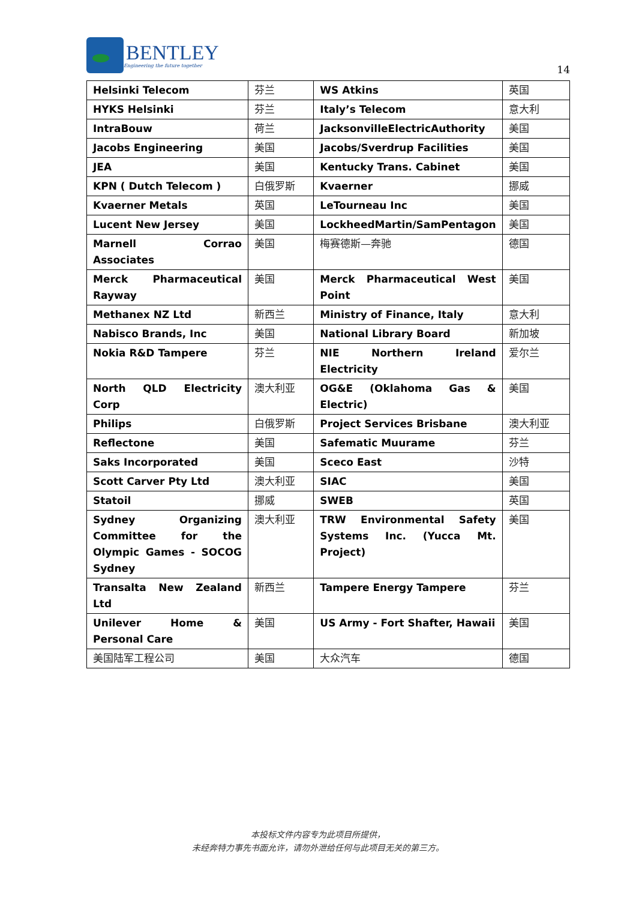BENTLEY
Engineering the future together
14
| Helsinki Telecom | 芬兰 | WS Atkins | 英国 |
| HYKS Helsinki | 芬兰 | Italy’s Telecom | 意大利 |
| IntraBouw | 荷兰 | JacksonvilleElectricAuthority | 美国 |
| Jacobs Engineering | 美国 | Jacobs/Sverdrup Facilities | 美国 |
| JEA | 美国 | Kentucky Trans. Cabinet | 美国 |
| KPN ( Dutch Telecom ) | 白俄罗斯 | Kvaerner | 挪威 |
| Kvaerner Metals | 英国 | LeTourneau Inc | 美国 |
| Lucent New Jersey | 美国 | LockheedMartin/SamPentagon | 美国 |
| Marnell Corrao Associates | 美国 | 梅赛德斯—奔驰 | 德国 |
| Merck Pharmaceutical Rayway | 美国 | Merck Pharmaceutical West Point | 美国 |
| Methanex NZ Ltd | 新西兰 | Ministry of Finance, Italy | 意大利 |
| Nabisco Brands, Inc | 美国 | National Library Board | 新加坡 |
| Nokia R&D Tampere | 芬兰 | NIE Northern Ireland Electricity | 爱尔兰 |
| North QLD Electricity Corp | 澳大利亚 | OG&E (Oklahoma Gas & Electric) | 美国 |
| Philips | 白俄罗斯 | Project Services Brisbane | 澳大利亚 |
| Reflectone | 美国 | Safematic Muurame | 芬兰 |
| Saks Incorporated | 美国 | Sceco East | 沙特 |
| Scott Carver Pty Ltd | 澳大利亚 | SIAC | 美国 |
| Statoil | 挪威 | SWEB | 英国 |
| Sydney Organizing Committee for the Olympic Games - SOCOG Sydney | 澳大利亚 | TRW Environmental Safety Systems Inc. (Yucca Mt. Project) | 美国 |
| Transalta New Zealand Ltd | 新西兰 | Tampere Energy Tampere | 芬兰 |
| Unilever Home & Personal Care | 美国 | US Army - Fort Shafter, Hawaii | 美国 |
| 美国陆军工程公司 | 美国 | 大众汽车 | 德国 |
本投标文件内容专为此项目所提供，
未经奔特力事先书面允许，请勿外泄给任何与此项目无关的第三方。